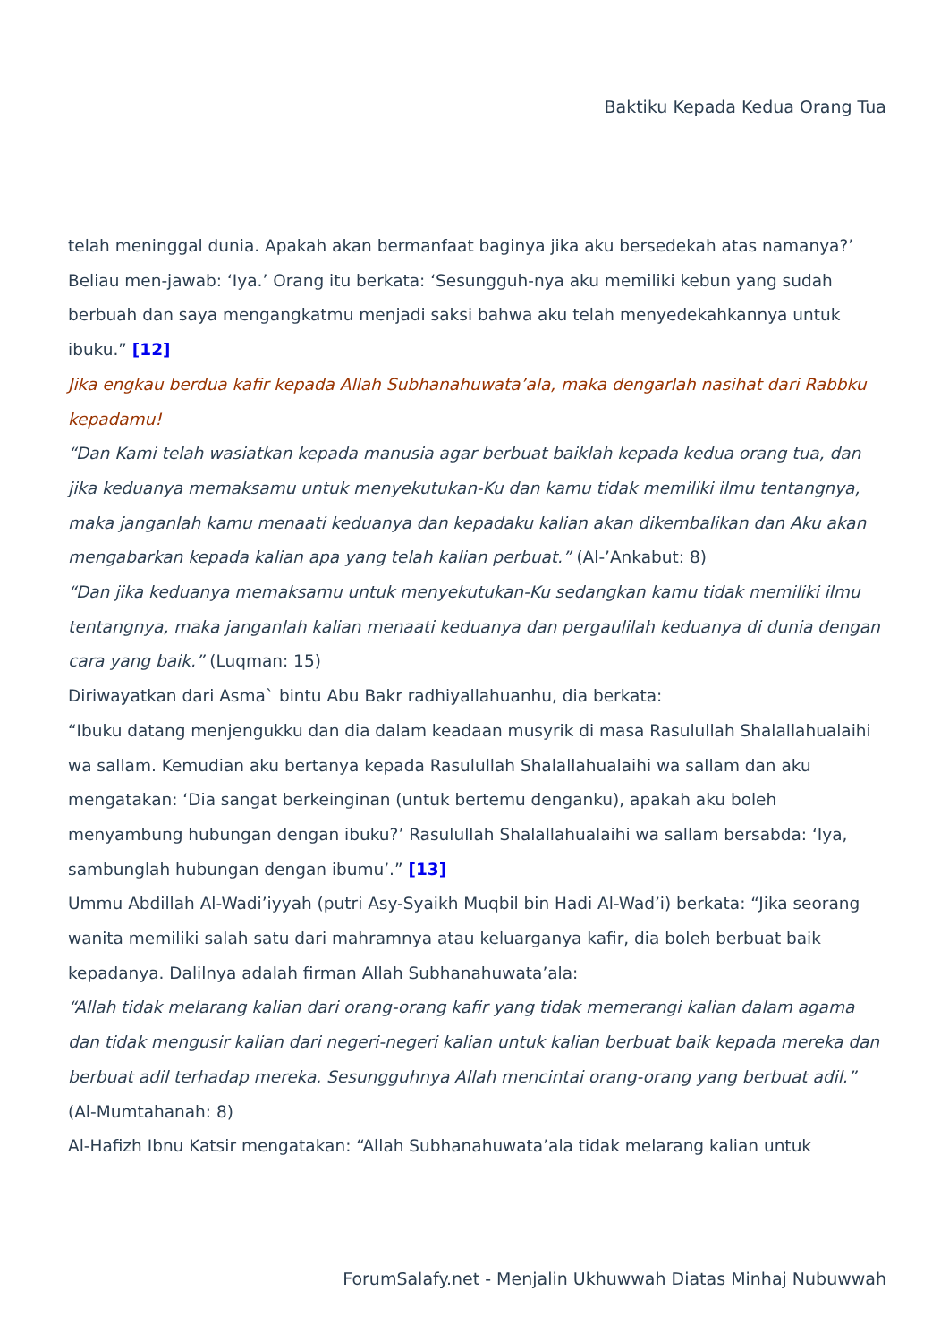Baktiku Kepada Kedua Orang Tua
telah meninggal dunia. Apakah akan bermanfaat baginya jika aku bersedekah atas namanya?’ Beliau men-jawab: ‘Iya.’ Orang itu berkata: ‘Sesungguh-nya aku memiliki kebun yang sudah berbuah dan saya mengangkatmu menjadi saksi bahwa aku telah menyedekahkannya untuk ibuku.” [12]
Jika engkau berdua kafir kepada Allah Subhanahuwata’ala, maka dengarlah nasihat dari Rabbku kepadamu!
“Dan Kami telah wasiatkan kepada manusia agar berbuat baiklah kepada kedua orang tua, dan jika keduanya memaksamu untuk menyekutukan-Ku dan kamu tidak memiliki ilmu tentangnya, maka janganlah kamu menaati keduanya dan kepadaku kalian akan dikembalikan dan Aku akan mengabarkan kepada kalian apa yang telah kalian perbuat.” (Al-’Ankabut: 8)
“Dan jika keduanya memaksamu untuk menyekutukan-Ku sedangkan kamu tidak memiliki ilmu tentangnya, maka janganlah kalian menaati keduanya dan pergaulilah keduanya di dunia dengan cara yang baik.” (Luqman: 15)
Diriwayatkan dari Asma` bintu Abu Bakr radhiyallahuanhu, dia berkata:
“Ibuku datang menjengukku dan dia dalam keadaan musyrik di masa Rasulullah Shalallahualaihi wa sallam. Kemudian aku bertanya kepada Rasulullah Shalallahualaihi wa sallam dan aku mengatakan: ‘Dia sangat berkeinginan (untuk bertemu denganku), apakah aku boleh menyambung hubungan dengan ibuku?’ Rasulullah Shalallahualaihi wa sallam bersabda: ‘Iya, sambunglah hubungan dengan ibumu’.” [13]
Ummu Abdillah Al-Wadi’iyyah (putri Asy-Syaikh Muqbil bin Hadi Al-Wad’i) berkata: “Jika seorang wanita memiliki salah satu dari mahramnya atau keluarganya kafir, dia boleh berbuat baik kepadanya. Dalilnya adalah firman Allah Subhanahuwata’ala:
“Allah tidak melarang kalian dari orang-orang kafir yang tidak memerangi kalian dalam agama dan tidak mengusir kalian dari negeri-negeri kalian untuk kalian berbuat baik kepada mereka dan berbuat adil terhadap mereka. Sesungguhnya Allah mencintai orang-orang yang berbuat adil.” (Al-Mumtahanah: 8)
Al-Hafizh Ibnu Katsir mengatakan: “Allah Subhanahuwata’ala tidak melarang kalian untuk
ForumSalafy.net - Menjalin Ukhuwwah Diatas Minhaj Nubuwwah